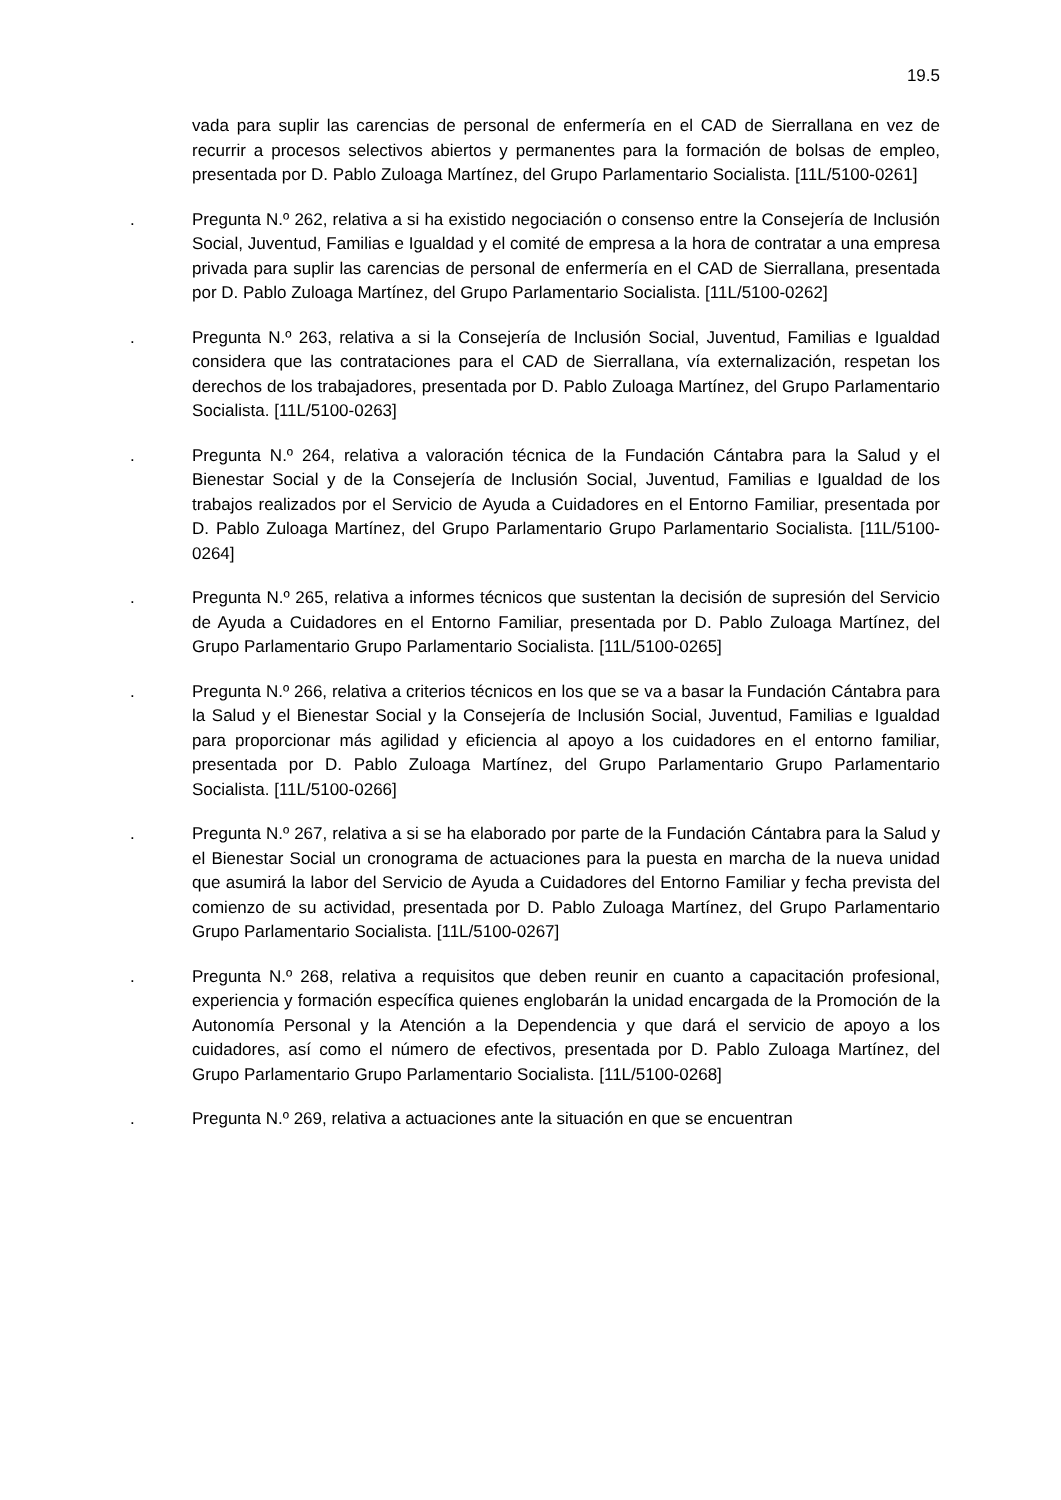19.5
vada para suplir las carencias de personal de enfermería en el CAD de Sierrallana en vez de recurrir a procesos selectivos abiertos y permanentes para la formación de bolsas de empleo, presentada por D. Pablo Zuloaga Martínez, del Grupo Parlamentario Socialista. [11L/5100-0261]
. Pregunta N.º 262, relativa a si ha existido negociación o consenso entre la Consejería de Inclusión Social, Juventud, Familias e Igualdad y el comité de empresa a la hora de contratar a una empresa privada para suplir las carencias de personal de enfermería en el CAD de Sierrallana, presentada por D. Pablo Zuloaga Martínez, del Grupo Parlamentario Socialista. [11L/5100-0262]
. Pregunta N.º 263, relativa a si la Consejería de Inclusión Social, Juventud, Familias e Igualdad considera que las contrataciones para el CAD de Sierrallana, vía externalización, respetan los derechos de los trabajadores, presentada por D. Pablo Zuloaga Martínez, del Grupo Parlamentario Socialista. [11L/5100-0263]
. Pregunta N.º 264, relativa a valoración técnica de la Fundación Cántabra para la Salud y el Bienestar Social y de la Consejería de Inclusión Social, Juventud, Familias e Igualdad de los trabajos realizados por el Servicio de Ayuda a Cuidadores en el Entorno Familiar, presentada por D. Pablo Zuloaga Martínez, del Grupo Parlamentario Grupo Parlamentario Socialista. [11L/5100-0264]
. Pregunta N.º 265, relativa a informes técnicos que sustentan la decisión de supresión del Servicio de Ayuda a Cuidadores en el Entorno Familiar, presentada por D. Pablo Zuloaga Martínez, del Grupo Parlamentario Grupo Parlamentario Socialista. [11L/5100-0265]
. Pregunta N.º 266, relativa a criterios técnicos en los que se va a basar la Fundación Cántabra para la Salud y el Bienestar Social y la Consejería de Inclusión Social, Juventud, Familias e Igualdad para proporcionar más agilidad y eficiencia al apoyo a los cuidadores en el entorno familiar, presentada por D. Pablo Zuloaga Martínez, del Grupo Parlamentario Grupo Parlamentario Socialista. [11L/5100-0266]
. Pregunta N.º 267, relativa a si se ha elaborado por parte de la Fundación Cántabra para la Salud y el Bienestar Social un cronograma de actuaciones para la puesta en marcha de la nueva unidad que asumirá la labor del Servicio de Ayuda a Cuidadores del Entorno Familiar y fecha prevista del comienzo de su actividad, presentada por D. Pablo Zuloaga Martínez, del Grupo Parlamentario Grupo Parlamentario Socialista. [11L/5100-0267]
. Pregunta N.º 268, relativa a requisitos que deben reunir en cuanto a capacitación profesional, experiencia y formación específica quienes englobarán la unidad encargada de la Promoción de la Autonomía Personal y la Atención a la Dependencia y que dará el servicio de apoyo a los cuidadores, así como el número de efectivos, presentada por D. Pablo Zuloaga Martínez, del Grupo Parlamentario Grupo Parlamentario Socialista. [11L/5100-0268]
. Pregunta N.º 269, relativa a actuaciones ante la situación en que se encuentran